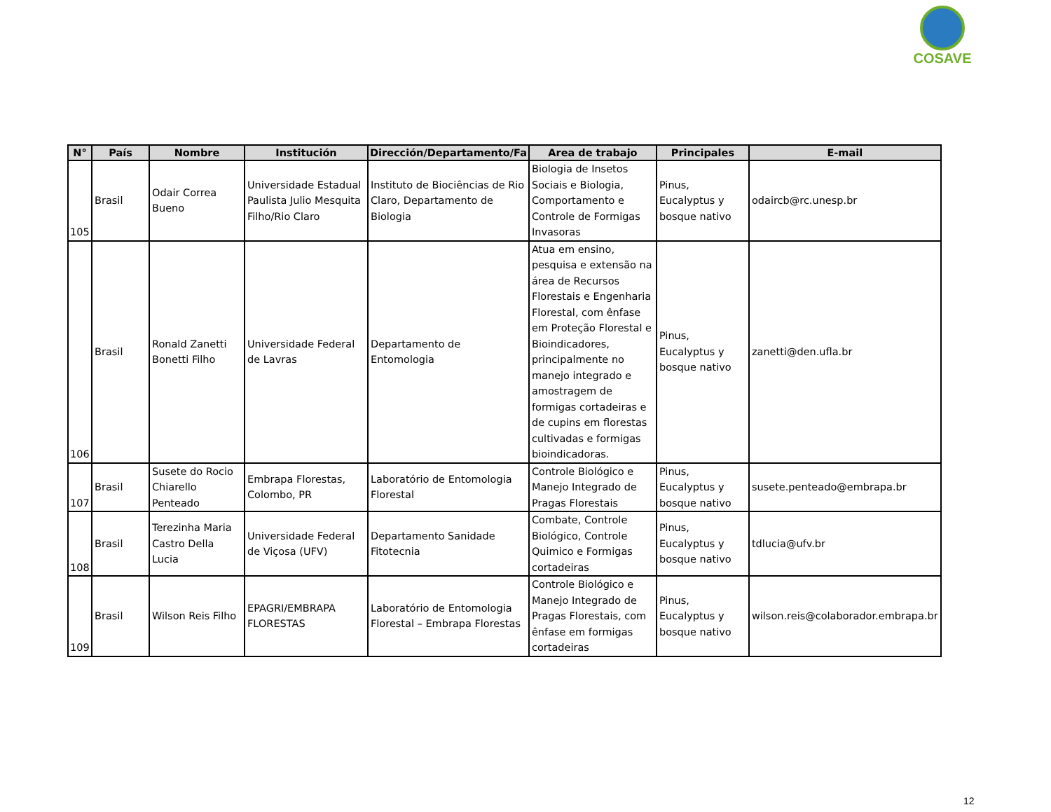COSAVE
| N° | País | Nombre | Institución | Dirección/Departamento/Fa | Area de trabajo | Principales | E-mail |
| --- | --- | --- | --- | --- | --- | --- | --- |
| 105 | Brasil | Odair Correa Bueno | Universidade Estadual Paulista Julio Mesquita Filho/Rio Claro | Instituto de Biociências de Rio Claro, Departamento de Biologia | Biologia de Insetos Sociais e Biologia, Comportamento e Controle de Formigas Invasoras | Pinus, Eucalyptus y bosque nativo | odaircb@rc.unesp.br |
| 106 | Brasil | Ronald Zanetti Bonetti Filho | Universidade Federal de Lavras | Departamento de Entomologia | Atua em ensino, pesquisa e extensão na área de Recursos Florestais e Engenharia Florestal, com ênfase em Proteção Florestal e Bioindicadores, principalmente no manejo integrado e amostragem de formigas cortadeiras e de cupins em florestas cultivadas e formigas bioindicadoras. | Pinus, Eucalyptus y bosque nativo | zanetti@den.ufla.br |
| 107 | Brasil | Susete do Rocio Chiarello Penteado | Embrapa Florestas, Colombo, PR | Laboratório de Entomologia Florestal | Controle Biológico e Manejo Integrado de Pragas Florestais | Pinus, Eucalyptus y bosque nativo | susete.penteado@embrapa.br |
| 108 | Brasil | Terezinha Maria Castro Della Lucia | Universidade Federal de Viçosa (UFV) | Departamento Sanidade Fitotecnia | Combate, Controle Biológico, Controle Quimico e Formigas cortadeiras | Pinus, Eucalyptus y bosque nativo | tdlucia@ufv.br |
| 109 | Brasil | Wilson Reis Filho | EPAGRI/EMBRAPA FLORESTAS | Laboratório de Entomologia Florestal – Embrapa Florestas | Controle Biológico e Manejo Integrado de Pragas Florestais, com ênfase em formigas cortadeiras | Pinus, Eucalyptus y bosque nativo | wilson.reis@colaborador.embrapa.br |
12